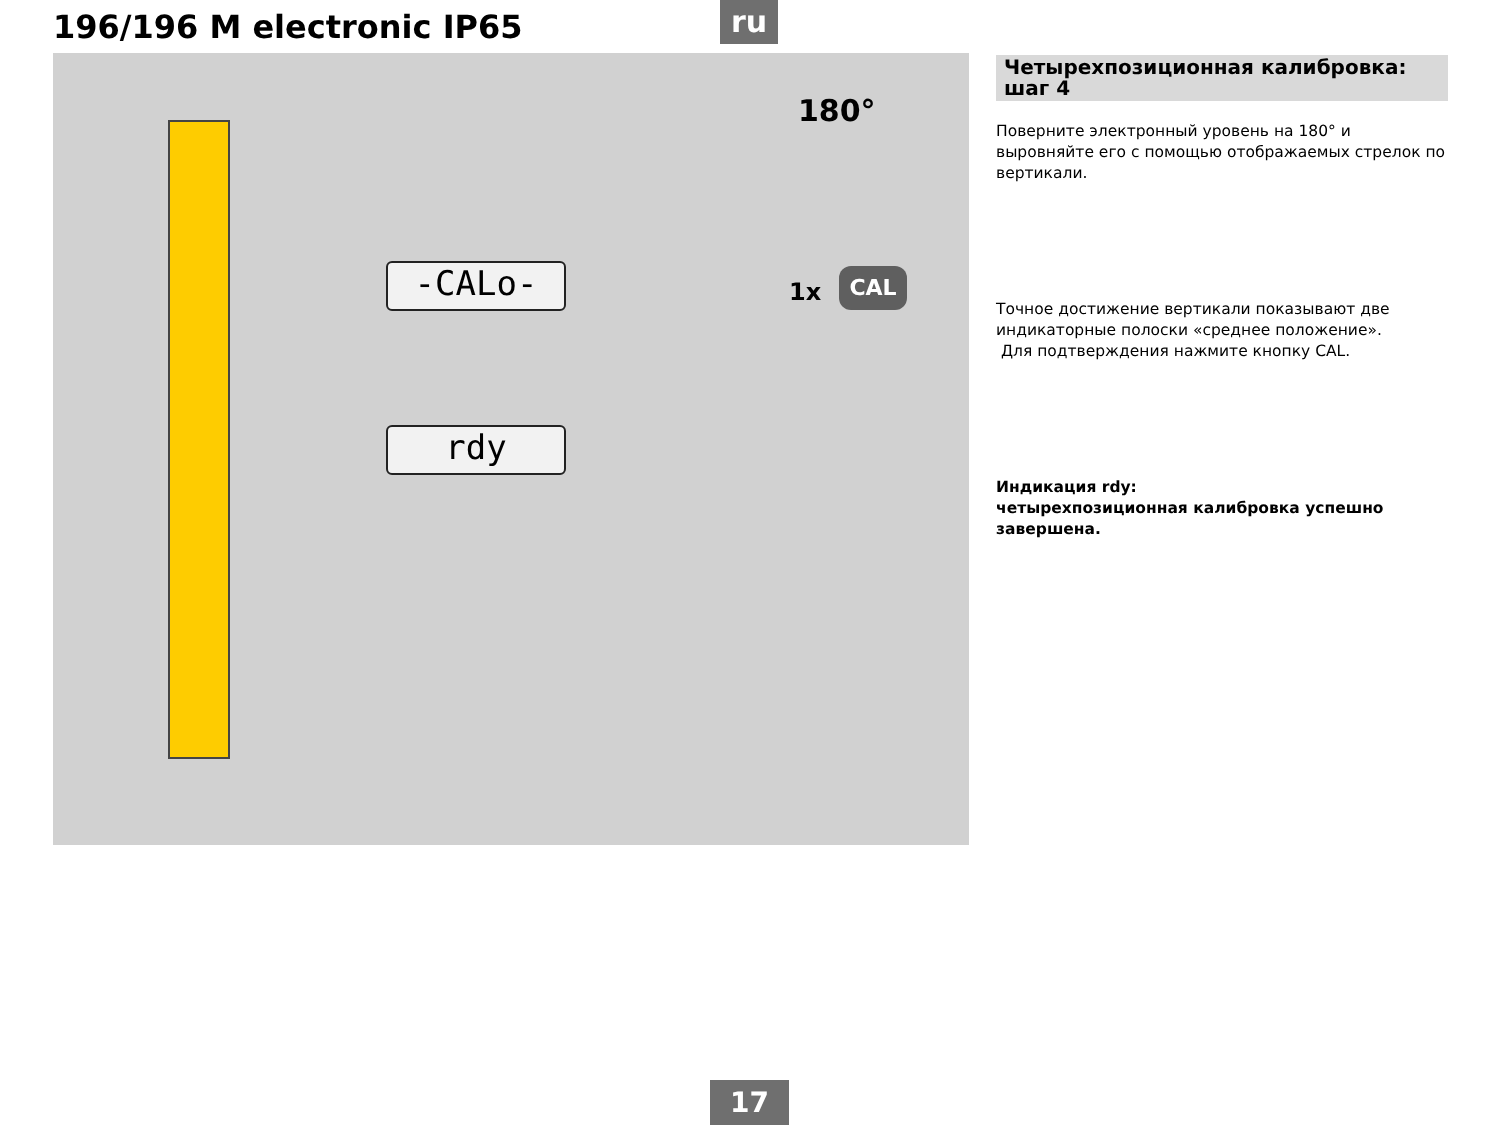196/196 M electronic IP65
ru
180°
1x CAL
-CALo-
rdy
Четырехпозиционная калибровка: шаг 4
Поверните электронный уровень на 180° и выровняйте его с помощью отображаемых стрелок по вертикали.
Точное достижение вертикали показывают две индикаторные полоски «среднее положение».
Для подтверждения нажмите кнопку CAL.
Индикация rdy:
четырехпозиционная калибровка успешно завершена.
17